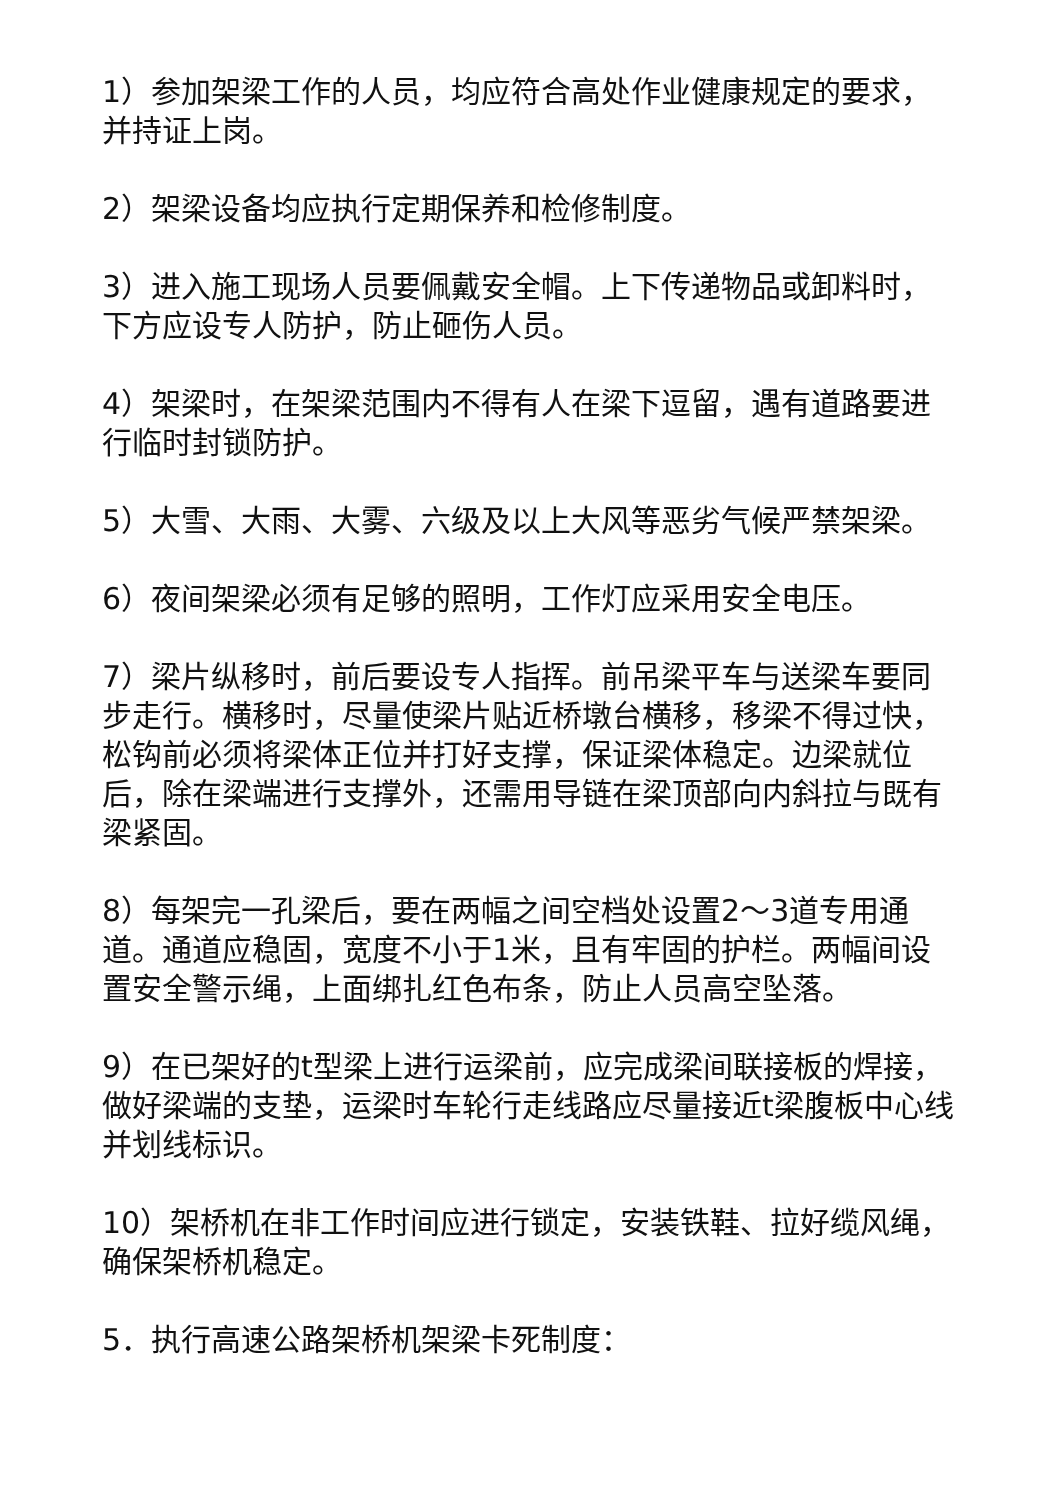1）参加架梁工作的人员，均应符合高处作业健康规定的要求，并持证上岗。
2）架梁设备均应执行定期保养和检修制度。
3）进入施工现场人员要佩戴安全帽。上下传递物品或卸料时，下方应设专人防护，防止砸伤人员。
4）架梁时，在架梁范围内不得有人在梁下逗留，遇有道路要进行临时封锁防护。
5）大雪、大雨、大雾、六级及以上大风等恶劣气候严禁架梁。
6）夜间架梁必须有足够的照明，工作灯应采用安全电压。
7）梁片纵移时，前后要设专人指挥。前吊梁平车与送梁车要同步走行。横移时，尽量使梁片贴近桥墩台横移，移梁不得过快，松钩前必须将梁体正位并打好支撑，保证梁体稳定。边梁就位后，除在梁端进行支撑外，还需用导链在梁顶部向内斜拉与既有梁紧固。
8）每架完一孔梁后，要在两幅之间空档处设置2～3道专用通道。通道应稳固，宽度不小于1米，且有牢固的护栏。两幅间设置安全警示绳，上面绑扎红色布条，防止人员高空坠落。
9）在已架好的t型梁上进行运梁前，应完成梁间联接板的焊接，做好梁端的支垫，运梁时车轮行走线路应尽量接近t梁腹板中心线并划线标识。
10）架桥机在非工作时间应进行锁定，安装铁鞋、拉好缆风绳，确保架桥机稳定。
5．执行高速公路架桥机架梁卡死制度：